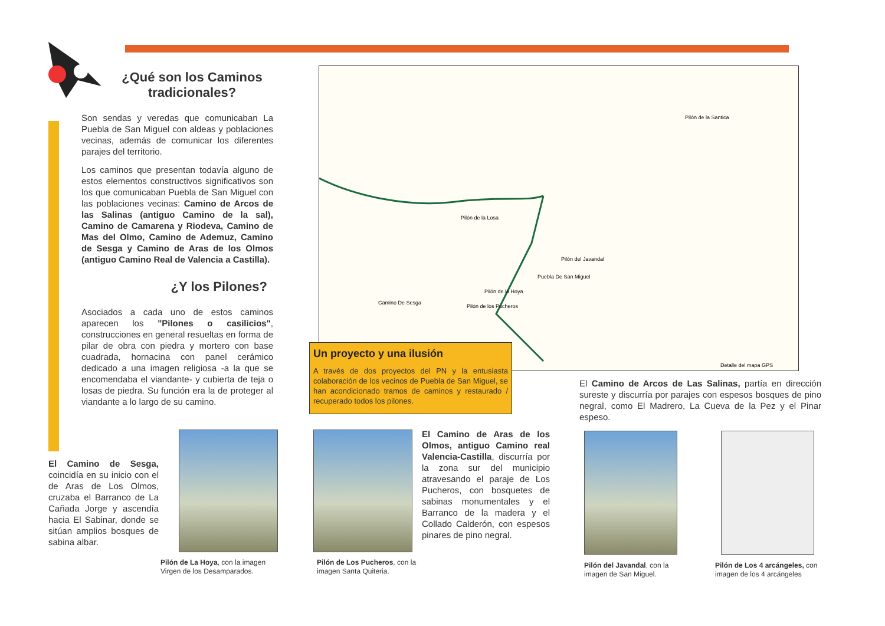¿Qué son los Caminos tradicionales?
Son sendas y veredas que comunicaban La Puebla de San Miguel con aldeas y poblaciones vecinas, además de comunicar los diferentes parajes del territorio.
Los caminos que presentan todavía alguno de estos elementos constructivos significativos son los que comunicaban Puebla de San Miguel con las poblaciones vecinas: Camino de Arcos de las Salinas (antiguo Camino de la sal), Camino de Camarena y Riodeva, Camino de Mas del Olmo, Camino de Ademuz, Camino de Sesga y Camino de Aras de los Olmos (antiguo Camino Real de Valencia a Castilla).
¿Y los Pilones?
Asociados a cada uno de estos caminos aparecen los "Pilones o casilicios", construcciones en general resueltas en forma de pilar de obra con piedra y mortero con base cuadrada, hornacina con panel cerámico dedicado a una imagen religiosa -a la que se encomendaba el viandante- y cubierta de teja o losas de piedra. Su función era la de proteger al viandante a lo largo de su camino.
Pilón de la Santica
Pilón de la Losa
Puebla De San Miguel
Pilón del Javandal
Pilón de la Hoya
Pilón de los Pucheros
Camino De Sesga
Detalle del mapa GPS
Un proyecto y una ilusión
A través de dos proyectos del PN y la entusiasta colaboración de los vecinos de Puebla de San Miguel, se han acondicionado tramos de caminos y restaurado / recuperado todos los pilones.
El Camino de Arcos de Las Salinas, partía en dirección sureste y discurría por parajes con espesos bosques de pino negral, como El Madrero, La Cueva de la Pez y el Pinar espeso.
El Camino de Sesga, coincidía en su inicio con el de Aras de Los Olmos, cruzaba el Barranco de La Cañada Jorge y ascendía hacia El Sabinar, donde se sitúan amplios bosques de sabina albar.
El Camino de Aras de los Olmos, antiguo Camino real Valencia-Castilla, discurría por la zona sur del municipio atravesando el paraje de Los Pucheros, con bosquetes de sabinas monumentales y el Barranco de la madera y el Collado Calderón, con espesos pinares de pino negral.
Pilón de La Hoya, con la imagen Virgen de los Desamparados.
Pilón de Los Pucheros, con la imagen Santa Quiteria.
Pilón del Javandal, con la imagen de San Miguel.
Pilón de Los 4 arcángeles, con imagen de los 4 arcángeles